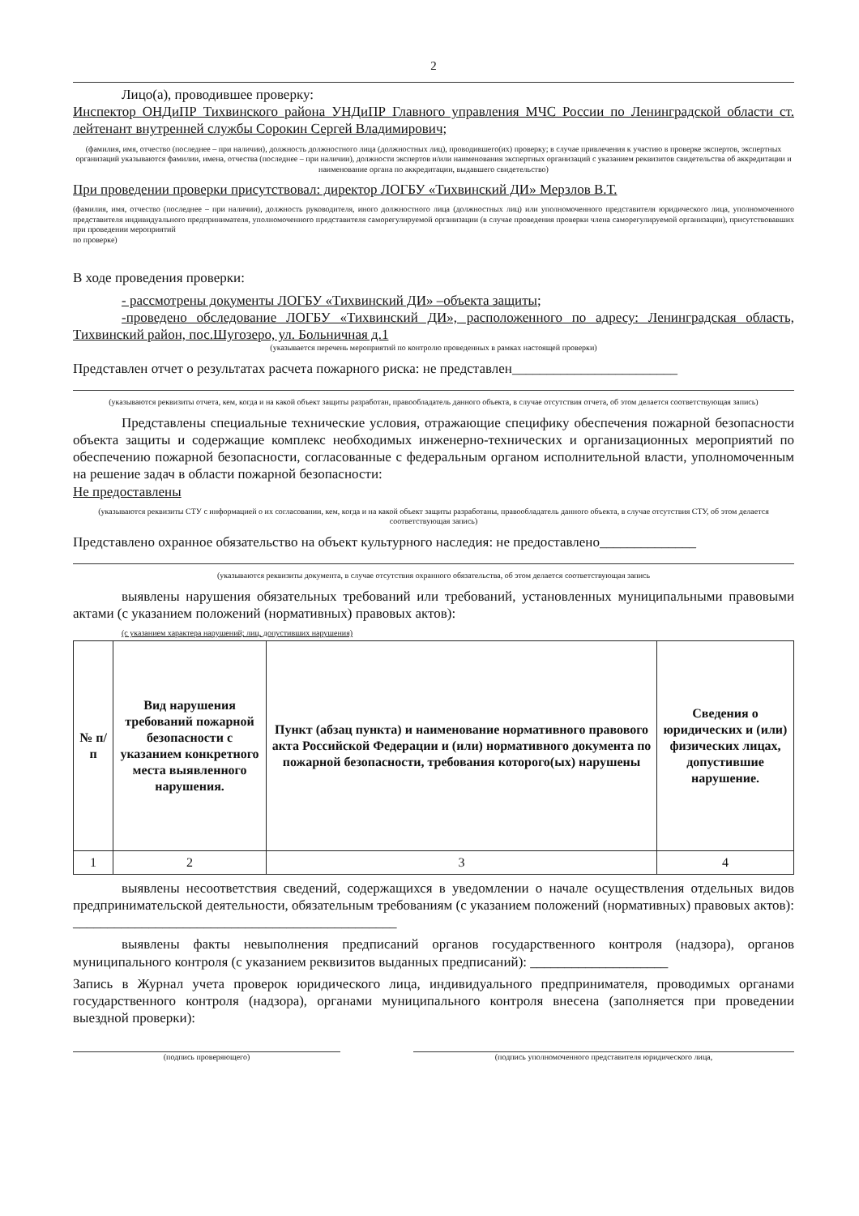2
Лицо(а), проводившее проверку:
Инспектор ОНДиПР Тихвинского района УНДиПР Главного управления МЧС России по Ленинградской области ст. лейтенант внутренней службы Сорокин Сергей Владимирович;
(фамилия, имя, отчество (последнее – при наличии), должность должностного лица (должностных лиц), проводившего(их) проверку; в случае привлечения к участию в проверке экспертов, экспертных организаций указываются фамилии, имена, отчества (последнее – при наличии), должности экспертов и/или наименования экспертных организаций с указанием реквизитов свидетельства об аккредитации и наименование органа по аккредитации, выдавшего свидетельство)
При проведении проверки присутствовал: директор ЛОГБУ «Тихвинский ДИ» Мерзлов В.Т.
(фамилия, имя, отчество (последнее – при наличии), должность руководителя, иного должностного лица (должностных лиц) или уполномоченного представителя юридического лица, уполномоченного представителя индивидуального предпринимателя, уполномоченного представителя саморегулируемой организации (в случае проведения проверки члена саморегулируемой организации), присутствовавших при проведении мероприятий
по проверке)
В ходе проведения проверки:
- рассмотрены документы ЛОГБУ «Тихвинский ДИ» –объекта защиты;
-проведено обследование ЛОГБУ «Тихвинский ДИ», расположенного по адресу: Ленинградская область, Тихвинский район, пос.Шугозеро, ул. Больничная д.1
(указывается перечень мероприятий по контролю проведенных в рамках настоящей проверки)
Представлен отчет о результатах расчета пожарного риска: не представлен________________________
(указываются реквизиты отчета, кем, когда и на какой объект защиты разработан, правообладатель данного объекта, в случае отсутствия отчета, об этом делается соответствующая запись)
Представлены специальные технические условия, отражающие специфику обеспечения пожарной безопасности объекта защиты и содержащие комплекс необходимых инженерно-технических и организационных мероприятий по обеспечению пожарной безопасности, согласованные с федеральным органом исполнительной власти, уполномоченным на решение задач в области пожарной безопасности:
Не предоставлены
(указываются реквизиты СТУ с информацией о их согласовании, кем, когда и на какой объект защиты разработаны, правообладатель данного объекта, в случае отсутствия СТУ, об этом делается соответствующая запись)
Представлено охранное обязательство на объект культурного наследия: не предоставлено______________
(указываются реквизиты документа, в случае отсутствия охранного обязательства, об этом делается соответствующая запись
выявлены нарушения обязательных требований или требований, установленных муниципальными правовыми актами (с указанием положений (нормативных) правовых актов):
(с указанием характера нарушений; лиц, допустивших нарушения)
| № п/п | Вид нарушения требований пожарной безопасности с указанием конкретного места выявленного нарушения. | Пункт (абзац пункта) и наименование нормативного правового акта Российской Федерации и (или) нормативного документа по пожарной безопасности, требования которого(ых) нарушены | Сведения о юридических и (или) физических лицах, допустившие нарушение. |
| --- | --- | --- | --- |
| 1 | 2 | 3 | 4 |
выявлены несоответствия сведений, содержащихся в уведомлении о начале осуществления отдельных видов предпринимательской деятельности, обязательным требованиям (с указанием положений (нормативных) правовых актов): _______________________________________________
выявлены факты невыполнения предписаний органов государственного контроля (надзора), органов муниципального контроля (с указанием реквизитов выданных предписаний): ____________________
Запись в Журнал учета проверок юридического лица, индивидуального предпринимателя, проводимых органами государственного контроля (надзора), органами муниципального контроля внесена (заполняется при проведении выездной проверки):
(подпись проверяющего) (подпись уполномоченного представителя юридического лица,